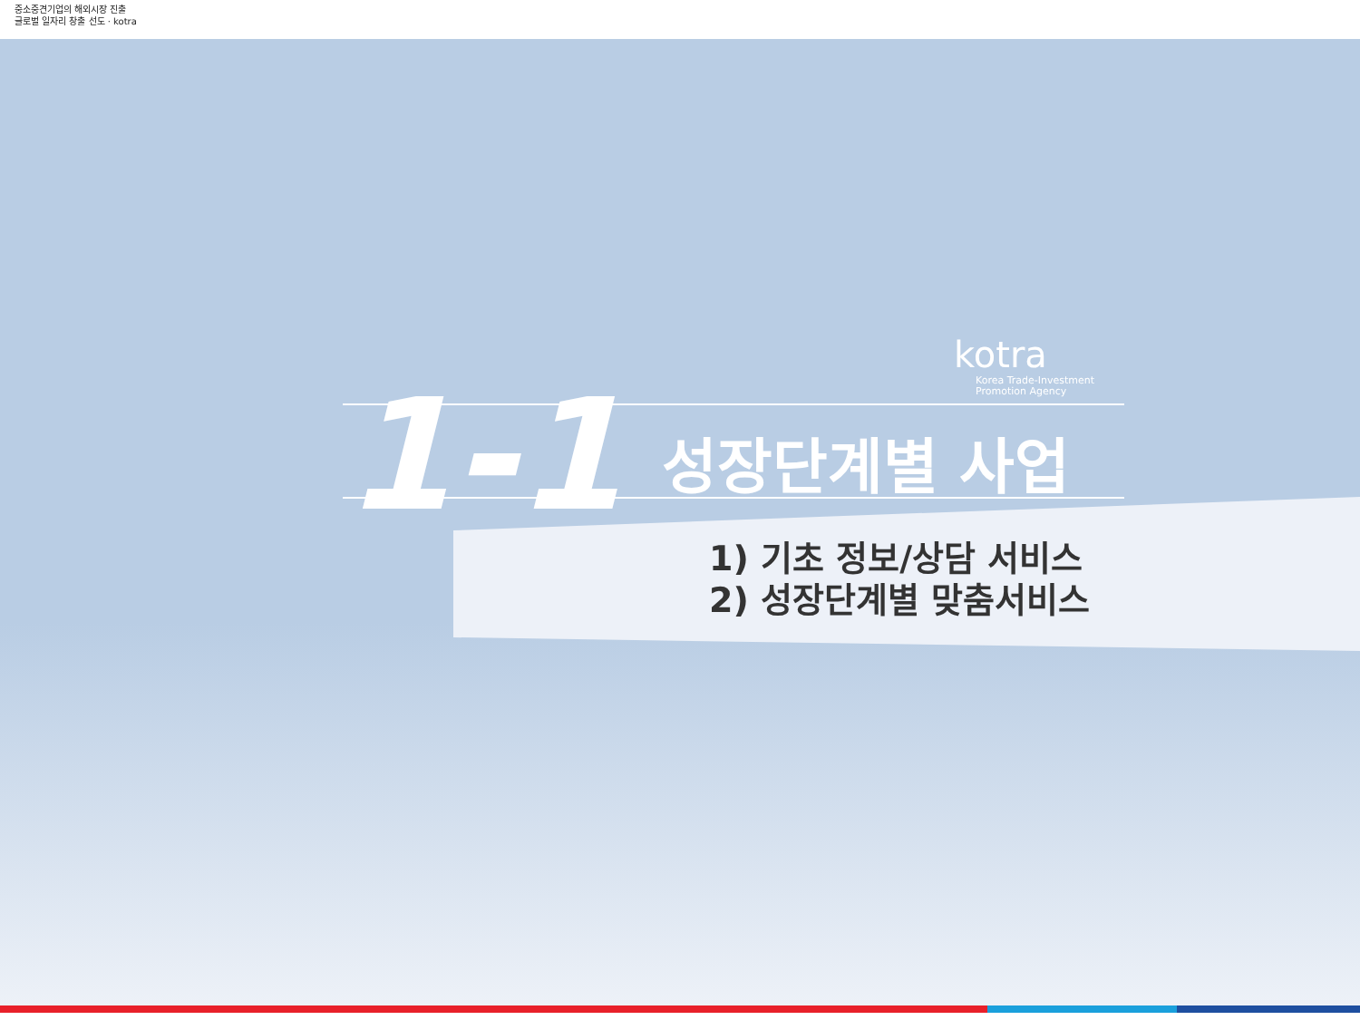중소중견기업의 해외시장 진출
글로벌 일자리 창출 선도 · kotra
kotra
Korea Trade-Investment
Promotion Agency
1-1 성장단계별 사업
1) 기초 정보/상담 서비스
2) 성장단계별 맞춤서비스